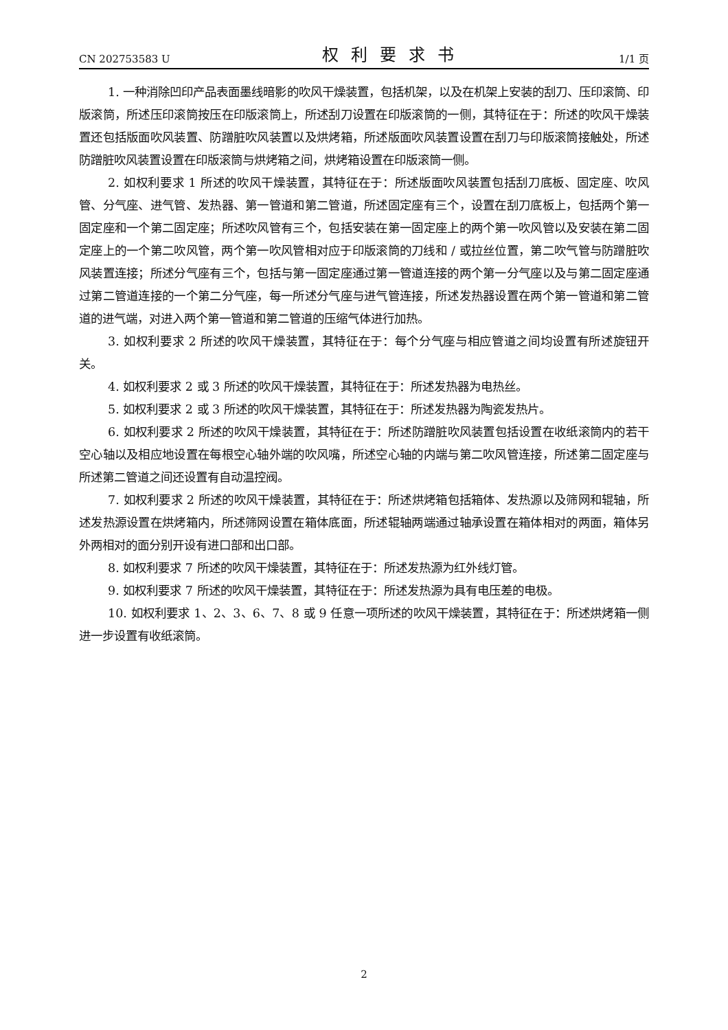CN 202753583 U 权利要求书 1/1 页
1. 一种消除凹印产品表面墨线暗影的吹风干燥装置，包括机架，以及在机架上安装的刮刀、压印滚筒、印版滚筒，所述压印滚筒按压在印版滚筒上，所述刮刀设置在印版滚筒的一侧，其特征在于：所述的吹风干燥装置还包括版面吹风装置、防蹭脏吹风装置以及烘烤箱，所述版面吹风装置设置在刮刀与印版滚筒接触处，所述防蹭脏吹风装置设置在印版滚筒与烘烤箱之间，烘烤箱设置在印版滚筒一侧。
2. 如权利要求 1 所述的吹风干燥装置，其特征在于：所述版面吹风装置包括刮刀底板、固定座、吹风管、分气座、进气管、发热器、第一管道和第二管道，所述固定座有三个，设置在刮刀底板上，包括两个第一固定座和一个第二固定座；所述吹风管有三个，包括安装在第一固定座上的两个第一吹风管以及安装在第二固定座上的一个第二吹风管，两个第一吹风管相对应于印版滚筒的刀线和 / 或拉丝位置，第二吹气管与防蹭脏吹风装置连接；所述分气座有三个，包括与第一固定座通过第一管道连接的两个第一分气座以及与第二固定座通过第二管道连接的一个第二分气座，每一所述分气座与进气管连接，所述发热器设置在两个第一管道和第二管道的进气端，对进入两个第一管道和第二管道的压缩气体进行加热。
3. 如权利要求 2 所述的吹风干燥装置，其特征在于：每个分气座与相应管道之间均设置有所述旋钮开关。
4. 如权利要求 2 或 3 所述的吹风干燥装置，其特征在于：所述发热器为电热丝。
5. 如权利要求 2 或 3 所述的吹风干燥装置，其特征在于：所述发热器为陶瓷发热片。
6. 如权利要求 2 所述的吹风干燥装置，其特征在于：所述防蹭脏吹风装置包括设置在收纸滚筒内的若干空心轴以及相应地设置在每根空心轴外端的吹风嘴，所述空心轴的内端与第二吹风管连接，所述第二固定座与所述第二管道之间还设置有自动温控阀。
7. 如权利要求 2 所述的吹风干燥装置，其特征在于：所述烘烤箱包括箱体、发热源以及筛网和辊轴，所述发热源设置在烘烤箱内，所述筛网设置在箱体底面，所述辊轴两端通过轴承设置在箱体相对的两面，箱体另外两相对的面分别开设有进口部和出口部。
8. 如权利要求 7 所述的吹风干燥装置，其特征在于：所述发热源为红外线灯管。
9. 如权利要求 7 所述的吹风干燥装置，其特征在于：所述发热源为具有电压差的电极。
10. 如权利要求 1、2、3、6、7、8 或 9 任意一项所述的吹风干燥装置，其特征在于：所述烘烤箱一侧进一步设置有收纸滚筒。
2